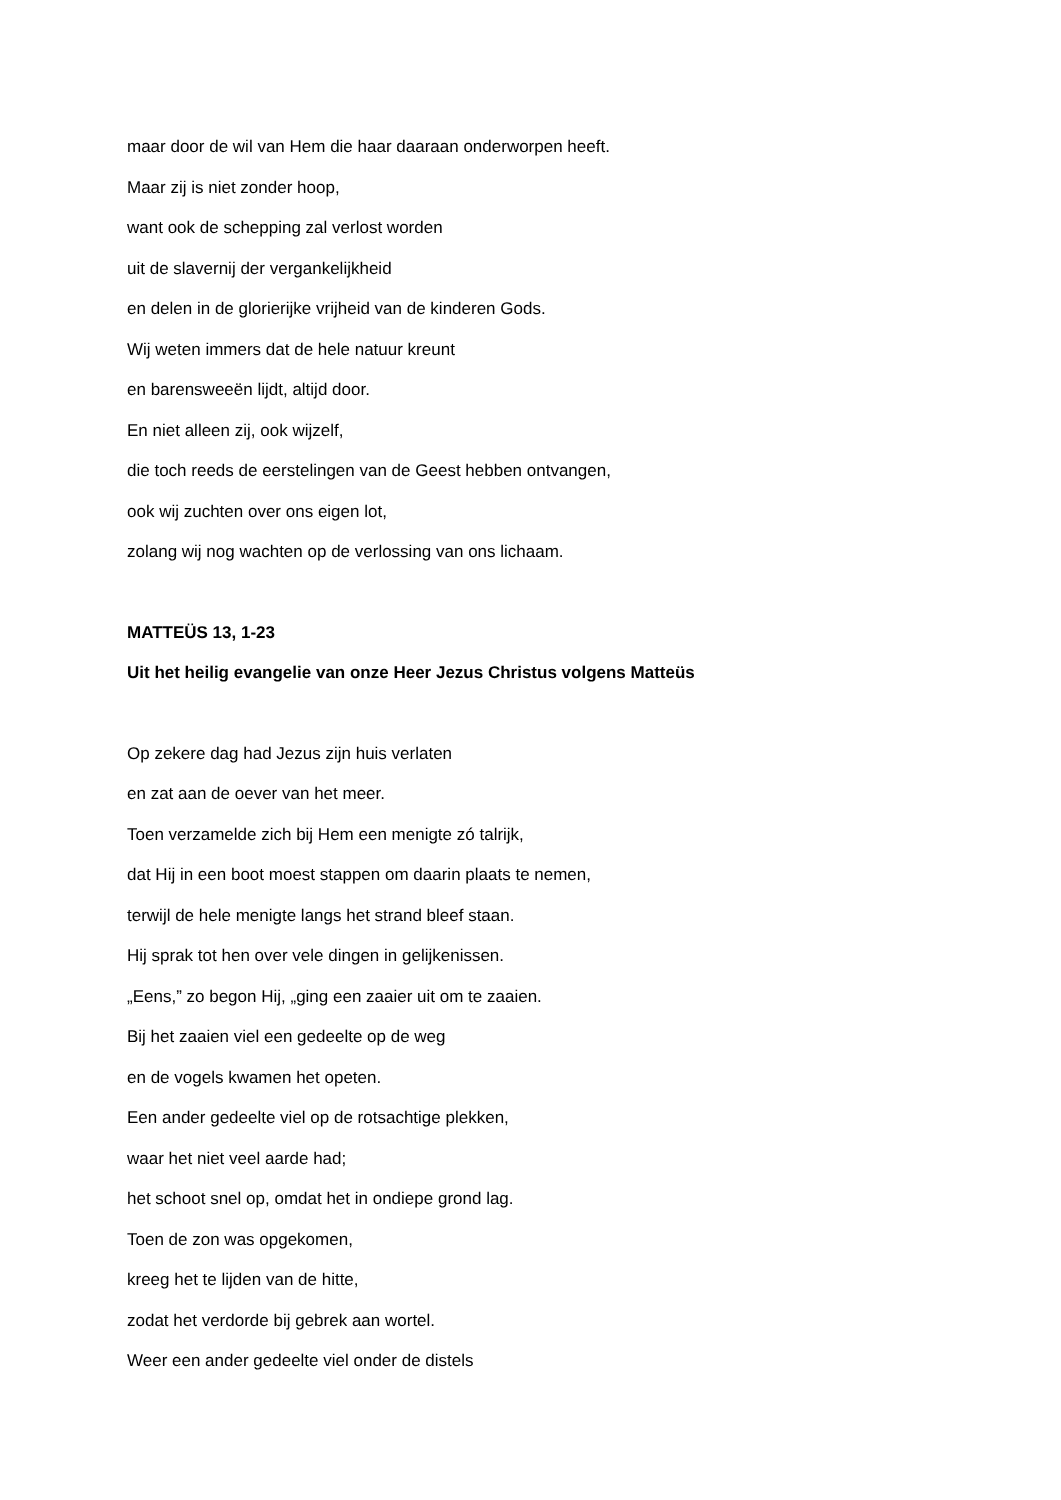maar door de wil van Hem die haar daaraan onderworpen heeft.
Maar zij is niet zonder hoop,
want ook de schepping zal verlost worden
uit de slavernij der vergankelijkheid
en delen in de glorierijke vrijheid van de kinderen Gods.
Wij weten immers dat de hele natuur kreunt
en barensweeën lijdt, altijd door.
En niet alleen zij, ook wijzelf,
die toch reeds de eerstelingen van de Geest hebben ontvangen,
ook wij zuchten over ons eigen lot,
zolang wij nog wachten op de verlossing van ons lichaam.
MATTEÜS 13, 1-23
Uit het heilig evangelie van onze Heer Jezus Christus volgens Matteüs
Op zekere dag had Jezus zijn huis verlaten
en zat aan de oever van het meer.
Toen verzamelde zich bij Hem een menigte zó talrijk,
dat Hij in een boot moest stappen om daarin plaats te nemen,
terwijl de hele menigte langs het strand bleef staan.
Hij sprak tot hen over vele dingen in gelijkenissen.
„Eens,” zo begon Hij, „ging een zaaier uit om te zaaien.
Bij het zaaien viel een gedeelte op de weg
en de vogels kwamen het opeten.
Een ander gedeelte viel op de rotsachtige plekken,
waar het niet veel aarde had;
het schoot snel op, omdat het in ondiepe grond lag.
Toen de zon was opgekomen,
kreeg het te lijden van de hitte,
zodat het verdorde bij gebrek aan wortel.
Weer een ander gedeelte viel onder de distels